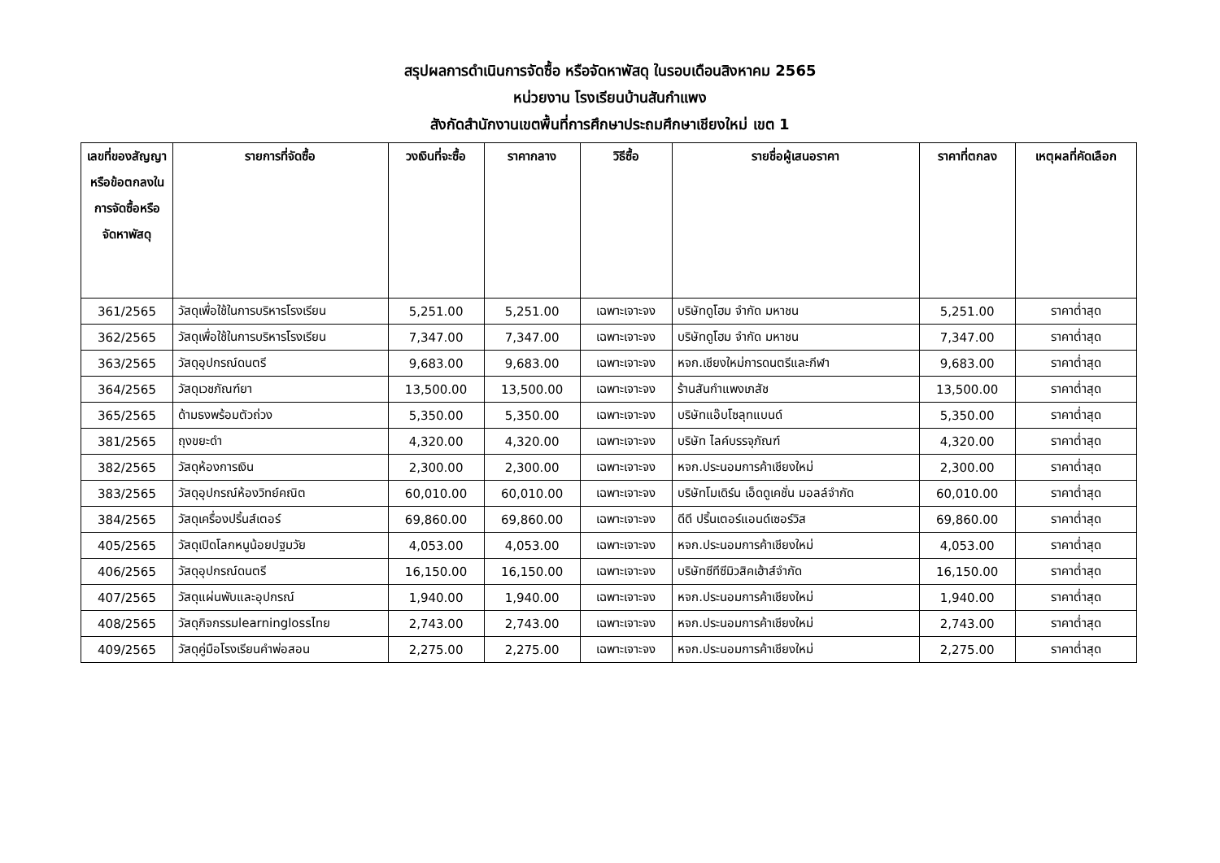สรุปผลการดำเนินการจัดซื้อ หรือจัดหาพัสดุ ในรอบเดือนสิงหาคม 2565
หน่วยงาน โรงเรียนบ้านสันกำแพง
สังกัดสำนักงานเขตพื้นที่การศึกษาประถมศึกษาเชียงใหม่ เขต 1
| เลขที่ของสัญญาหรือข้อตกลงในการจัดซื้อหรือจัดหาพัสดุ | รายการที่จัดซื้อ | วงเงินที่จะซื้อ | ราคากลาง | วิธีซื้อ | รายชื่อผู้เสนอราคา | ราคาที่ตกลง | เหตุผลที่คัดเลือก |
| --- | --- | --- | --- | --- | --- | --- | --- |
| 361/2565 | วัสดุเพื่อใช้ในการบริหารโรงเรียน | 5,251.00 | 5,251.00 | เฉพาะเจาะจง | บริษัทดูโฮม จำกัด มหาชน | 5,251.00 | ราคาต่ำสุด |
| 362/2565 | วัสดุเพื่อใช้ในการบริหารโรงเรียน | 7,347.00 | 7,347.00 | เฉพาะเจาะจง | บริษัทดูโฮม จำกัด มหาชน | 7,347.00 | ราคาต่ำสุด |
| 363/2565 | วัสดุอุปกรณ์ดนตรี | 9,683.00 | 9,683.00 | เฉพาะเจาะจง | หจก.เชียงใหม่การดนตรีและกีฬา | 9,683.00 | ราคาต่ำสุด |
| 364/2565 | วัสดุเวชภัณฑ์ยา | 13,500.00 | 13,500.00 | เฉพาะเจาะจง | ร้านสันกำแพงเภสัช | 13,500.00 | ราคาต่ำสุด |
| 365/2565 | ด้ามธงพร้อมตัวถ่วง | 5,350.00 | 5,350.00 | เฉพาะเจาะจง | บริษัทแอ๊บโซลุทแบนด์ | 5,350.00 | ราคาต่ำสุด |
| 381/2565 | ถุงขยะดำ | 4,320.00 | 4,320.00 | เฉพาะเจาะจง | บริษัท ไลค์บรรจุภัณฑ์ | 4,320.00 | ราคาต่ำสุด |
| 382/2565 | วัสดุห้องการเงิน | 2,300.00 | 2,300.00 | เฉพาะเจาะจง | หจก.ประนอมการค้าเชียงใหม่ | 2,300.00 | ราคาต่ำสุด |
| 383/2565 | วัสดุอุปกรณ์ห้องวิทย์คณิต | 60,010.00 | 60,010.00 | เฉพาะเจาะจง | บริษัทโมเดิร์น เอ็ดดูเคชั่น มอลล์จำกัด | 60,010.00 | ราคาต่ำสุด |
| 384/2565 | วัสดุเครื่องปริ้นส์เตอร์ | 69,860.00 | 69,860.00 | เฉพาะเจาะจง | ดีดี ปริ้นเตอร์แอนด์เซอร์วิส | 69,860.00 | ราคาต่ำสุด |
| 405/2565 | วัสดุเปิดโลกหนูน้อยปฐมวัย | 4,053.00 | 4,053.00 | เฉพาะเจาะจง | หจก.ประนอมการค้าเชียงใหม่ | 4,053.00 | ราคาต่ำสุด |
| 406/2565 | วัสดุอุปกรณ์ดนตรี | 16,150.00 | 16,150.00 | เฉพาะเจาะจง | บริษัทซีทีซีมิวสิคเฮ้าส์จำกัด | 16,150.00 | ราคาต่ำสุด |
| 407/2565 | วัสดุแผ่นพับและอุปกรณ์ | 1,940.00 | 1,940.00 | เฉพาะเจาะจง | หจก.ประนอมการค้าเชียงใหม่ | 1,940.00 | ราคาต่ำสุด |
| 408/2565 | วัสดุกิจกรรมlearninglossไทย | 2,743.00 | 2,743.00 | เฉพาะเจาะจง | หจก.ประนอมการค้าเชียงใหม่ | 2,743.00 | ราคาต่ำสุด |
| 409/2565 | วัสดุคู่มือโรงเรียนคำพ่อสอน | 2,275.00 | 2,275.00 | เฉพาะเจาะจง | หจก.ประนอมการค้าเชียงใหม่ | 2,275.00 | ราคาต่ำสุด |